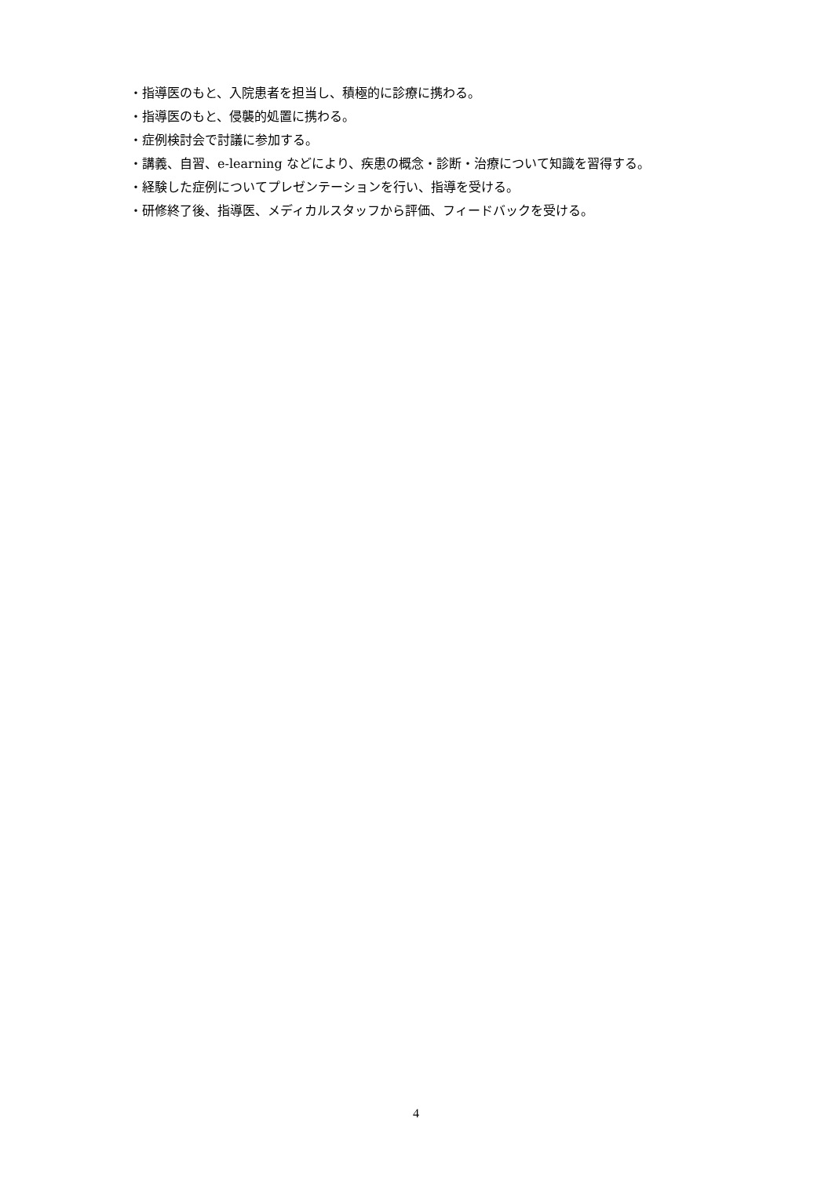・指導医のもと、入院患者を担当し、積極的に診療に携わる。
・指導医のもと、侵襲的処置に携わる。
・症例検討会で討議に参加する。
・講義、自習、e-learning などにより、疾患の概念・診断・治療について知識を習得する。
・経験した症例についてプレゼンテーションを行い、指導を受ける。
・研修終了後、指導医、メディカルスタッフから評価、フィードバックを受ける。
4